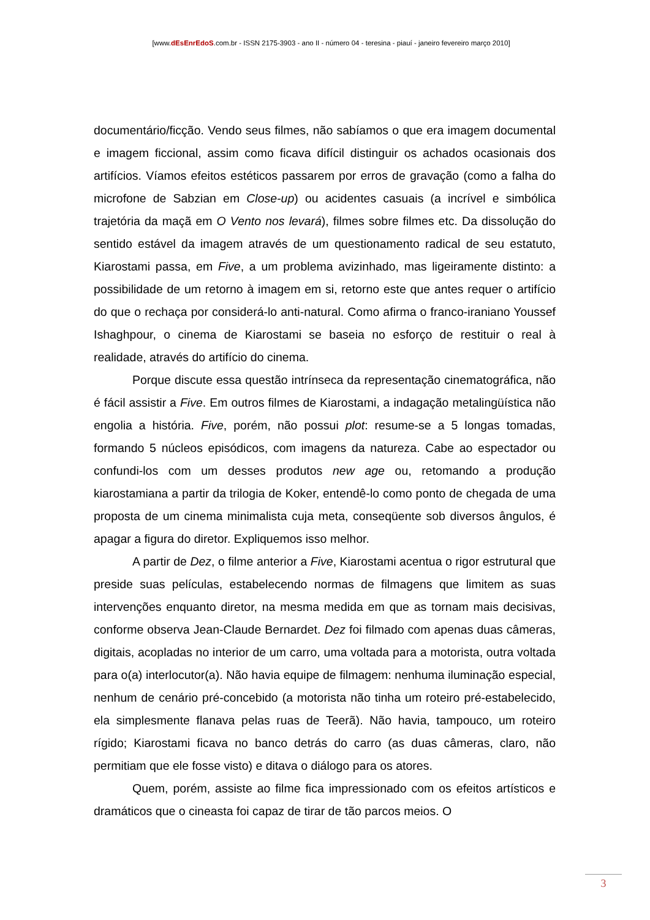[www.dEsEnrEdoS.com.br - ISSN 2175-3903 - ano II - número 04 - teresina - piauí - janeiro fevereiro março 2010]
documentário/ficção. Vendo seus filmes, não sabíamos o que era imagem documental e imagem ficcional, assim como ficava difícil distinguir os achados ocasionais dos artifícios. Víamos efeitos estéticos passarem por erros de gravação (como a falha do microfone de Sabzian em Close-up) ou acidentes casuais (a incrível e simbólica trajetória da maçã em O Vento nos levará), filmes sobre filmes etc. Da dissolução do sentido estável da imagem através de um questionamento radical de seu estatuto, Kiarostami passa, em Five, a um problema avizinhado, mas ligeiramente distinto: a possibilidade de um retorno à imagem em si, retorno este que antes requer o artifício do que o rechaça por considerá-lo anti-natural. Como afirma o franco-iraniano Youssef Ishaghpour, o cinema de Kiarostami se baseia no esforço de restituir o real à realidade, através do artifício do cinema.
Porque discute essa questão intrínseca da representação cinematográfica, não é fácil assistir a Five. Em outros filmes de Kiarostami, a indagação metalingüística não engolia a história. Five, porém, não possui plot: resume-se a 5 longas tomadas, formando 5 núcleos episódicos, com imagens da natureza. Cabe ao espectador ou confundi-los com um desses produtos new age ou, retomando a produção kiarostamiana a partir da trilogia de Koker, entendê-lo como ponto de chegada de uma proposta de um cinema minimalista cuja meta, conseqüente sob diversos ângulos, é apagar a figura do diretor. Expliquemos isso melhor.
A partir de Dez, o filme anterior a Five, Kiarostami acentua o rigor estrutural que preside suas películas, estabelecendo normas de filmagens que limitem as suas intervenções enquanto diretor, na mesma medida em que as tornam mais decisivas, conforme observa Jean-Claude Bernardet. Dez foi filmado com apenas duas câmeras, digitais, acopladas no interior de um carro, uma voltada para a motorista, outra voltada para o(a) interlocutor(a). Não havia equipe de filmagem: nenhuma iluminação especial, nenhum de cenário pré-concebido (a motorista não tinha um roteiro pré-estabelecido, ela simplesmente flanava pelas ruas de Teerã). Não havia, tampouco, um roteiro rígido; Kiarostami ficava no banco detrás do carro (as duas câmeras, claro, não permitiam que ele fosse visto) e ditava o diálogo para os atores.
Quem, porém, assiste ao filme fica impressionado com os efeitos artísticos e dramáticos que o cineasta foi capaz de tirar de tão parcos meios. O
3